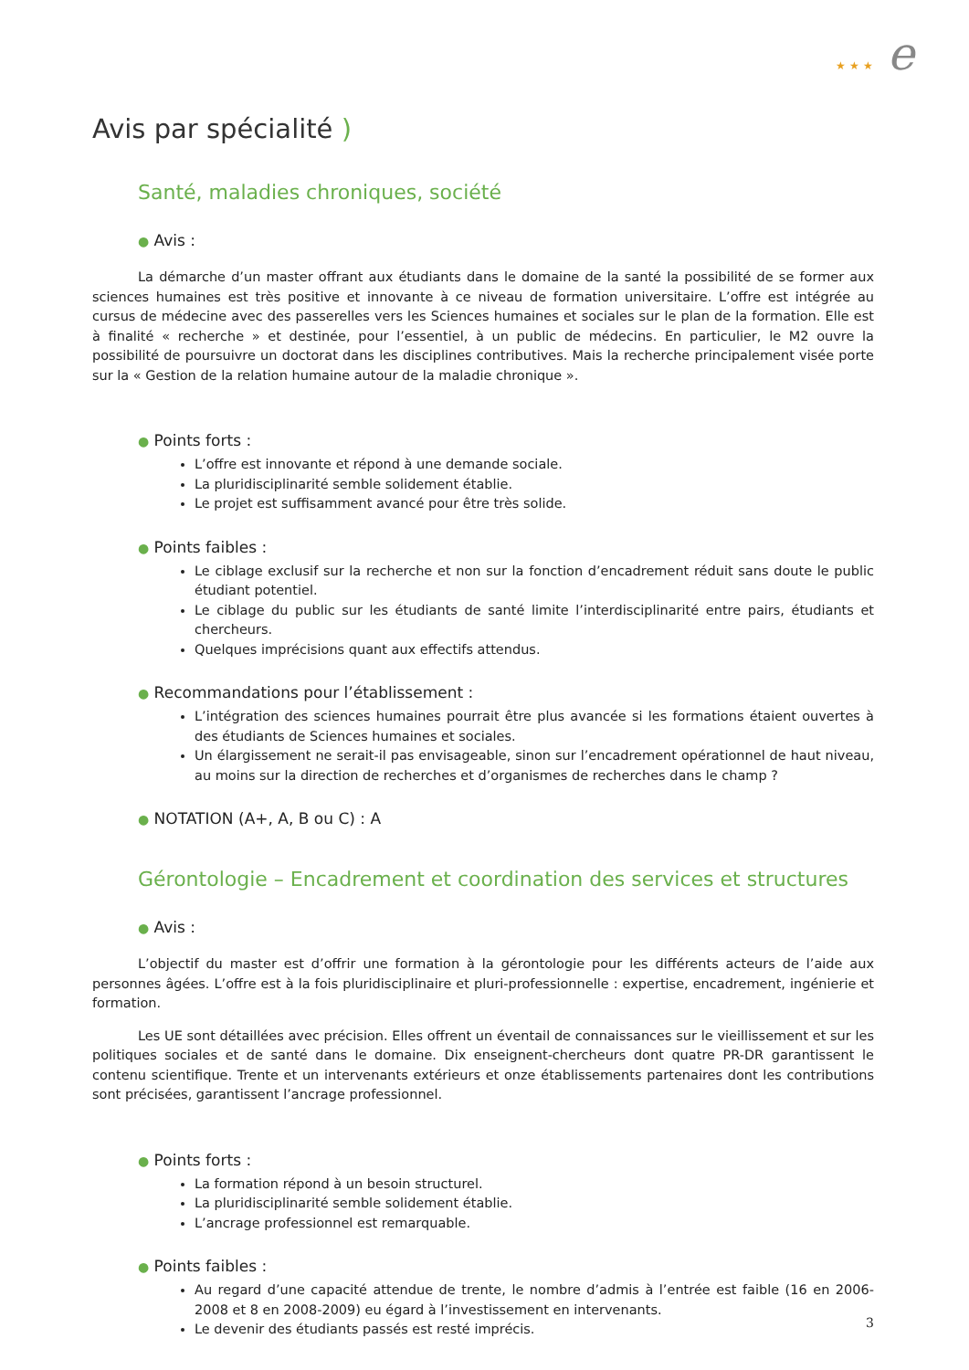★ ★ ★ e
Avis par spécialité )
Santé, maladies chroniques, société
● Avis :
La démarche d’un master offrant aux étudiants dans le domaine de la santé la possibilité de se former aux sciences humaines est très positive et innovante à ce niveau de formation universitaire. L’offre est intégrée au cursus de médecine avec des passerelles vers les Sciences humaines et sociales sur le plan de la formation. Elle est à finalité « recherche » et destinée, pour l’essentiel, à un public de médecins. En particulier, le M2 ouvre la possibilité de poursuivre un doctorat dans les disciplines contributives. Mais la recherche principalement visée porte sur la « Gestion de la relation humaine autour de la maladie chronique ».
● Points forts :
L’offre est innovante et répond à une demande sociale.
La pluridisciplinarité semble solidement établie.
Le projet est suffisamment avancé pour être très solide.
● Points faibles :
Le ciblage exclusif sur la recherche et non sur la fonction d’encadrement réduit sans doute le public étudiant potentiel.
Le ciblage du public sur les étudiants de santé limite l’interdisciplinarité entre pairs, étudiants et chercheurs.
Quelques imprécisions quant aux effectifs attendus.
● Recommandations pour l’établissement :
L’intégration des sciences humaines pourrait être plus avancée si les formations étaient ouvertes à des étudiants de Sciences humaines et sociales.
Un élargissement ne serait-il pas envisageable, sinon sur l’encadrement opérationnel de haut niveau, au moins sur la direction de recherches et d’organismes de recherches dans le champ ?
● NOTATION (A+, A, B ou C) : A
Gérontologie – Encadrement et coordination des services et structures
● Avis :
L’objectif du master est d’offrir une formation à la gérontologie pour les différents acteurs de l’aide aux personnes âgées. L’offre est à la fois pluridisciplinaire et pluri-professionnelle : expertise, encadrement, ingénierie et formation.
Les UE sont détaillées avec précision. Elles offrent un éventail de connaissances sur le vieillissement et sur les politiques sociales et de santé dans le domaine. Dix enseignent-chercheurs dont quatre PR-DR garantissent le contenu scientifique. Trente et un intervenants extérieurs et onze établissements partenaires dont les contributions sont précisées, garantissent l’ancrage professionnel.
● Points forts :
La formation répond à un besoin structurel.
La pluridisciplinarité semble solidement établie.
L’ancrage professionnel est remarquable.
● Points faibles :
Au regard d’une capacité attendue de trente, le nombre d’admis à l’entrée est faible (16 en 2006-2008 et 8 en 2008-2009) eu égard à l’investissement en intervenants.
Le devenir des étudiants passés est resté imprécis.
3